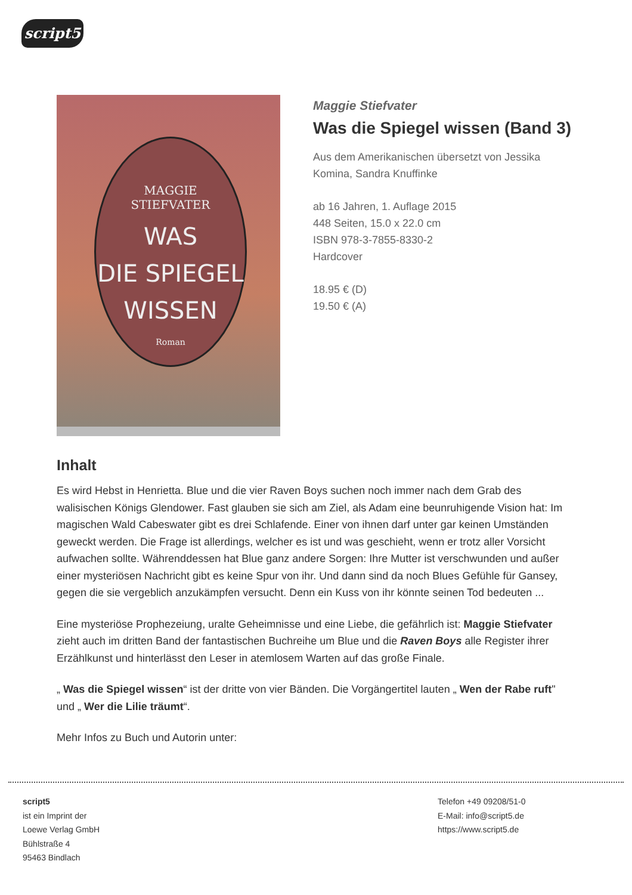script5
MAGGIE
STIEFVATER
WAS
DIE SPIEGEL
WISSEN
Roman
Maggie Stiefvater
Was die Spiegel wissen (Band 3)
Aus dem Amerikanischen übersetzt von Jessika Komina, Sandra Knuffinke
ab 16 Jahren, 1. Auflage 2015
448 Seiten, 15.0 x 22.0 cm
ISBN 978-3-7855-8330-2
Hardcover
18.95 € (D)
19.50 € (A)
Inhalt
Es wird Hebst in Henrietta. Blue und die vier Raven Boys suchen noch immer nach dem Grab des walisischen Königs Glendower. Fast glauben sie sich am Ziel, als Adam eine beunruhigende Vision hat: Im magischen Wald Cabeswater gibt es drei Schlafende. Einer von ihnen darf unter gar keinen Umständen geweckt werden. Die Frage ist allerdings, welcher es ist und was geschieht, wenn er trotz aller Vorsicht aufwachen sollte. Währenddessen hat Blue ganz andere Sorgen: Ihre Mutter ist verschwunden und außer einer mysteriösen Nachricht gibt es keine Spur von ihr. Und dann sind da noch Blues Gefühle für Gansey, gegen die sie vergeblich anzukämpfen versucht. Denn ein Kuss von ihr könnte seinen Tod bedeuten ...
Eine mysteriöse Prophezeiung, uralte Geheimnisse und eine Liebe, die gefährlich ist: Maggie Stiefvater zieht auch im dritten Band der fantastischen Buchreihe um Blue und die Raven Boys alle Register ihrer Erzählkunst und hinterlässt den Leser in atemlosem Warten auf das große Finale.
„ Was die Spiegel wissen“ ist der dritte von vier Bänden. Die Vorgängertitel lauten „ Wen der Rabe ruft" und „ Wer die Lilie träumt“.
Mehr Infos zu Buch und Autorin unter:
script5
ist ein Imprint der
Loewe Verlag GmbH
Bühlstraße 4
95463 Bindlach
Telefon +49 09208/51-0
E-Mail: info@script5.de
https://www.script5.de